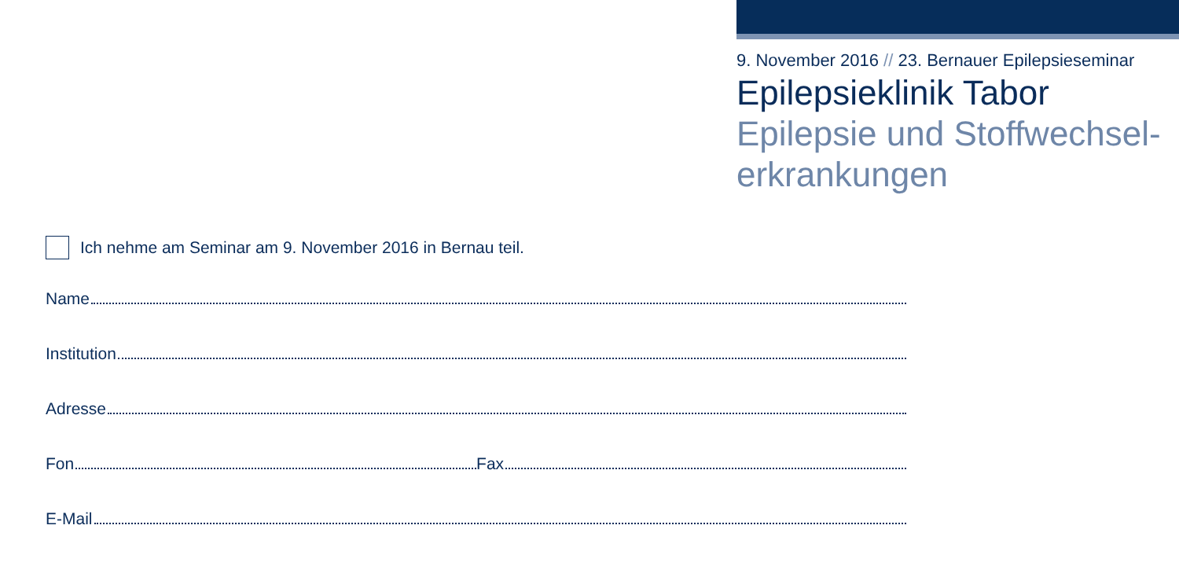9. November 2016 // 23. Bernauer Epilepsieseminar
Epilepsieklinik Tabor
Epilepsie und Stoffwechsel-
erkrankungen
Ich nehme am Seminar am 9. November 2016 in Bernau teil.
Name
Institution
Adresse
Fon Fax
E-Mail